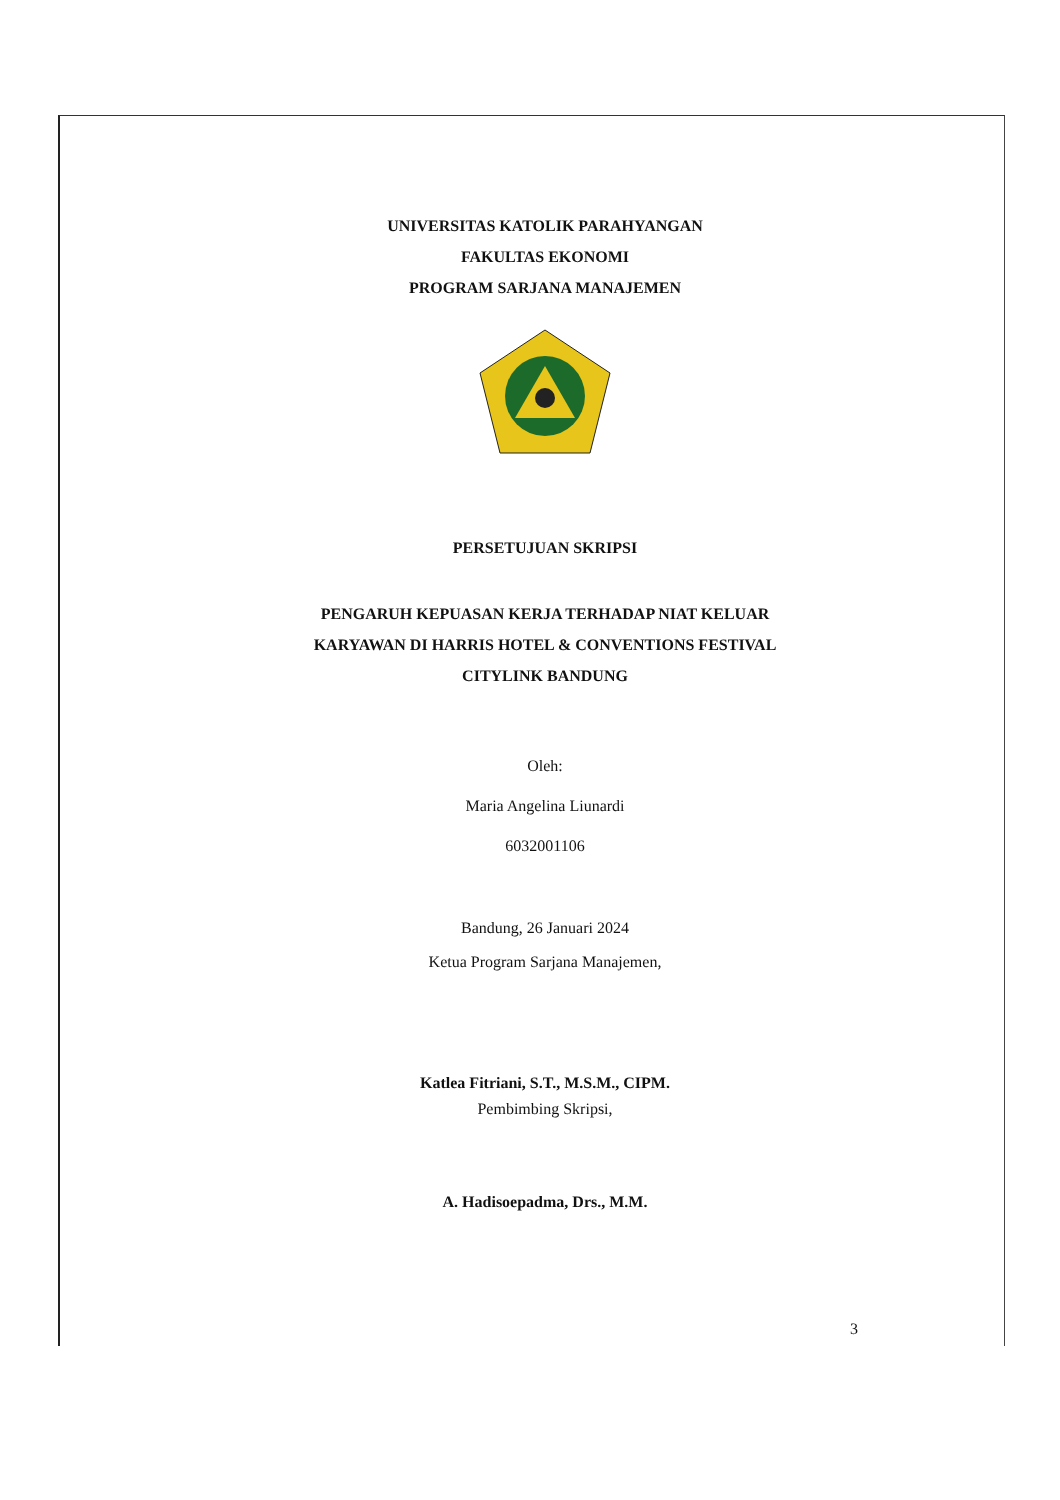UNIVERSITAS KATOLIK PARAHYANGAN
FAKULTAS EKONOMI
PROGRAM SARJANA MANAJEMEN
PERSETUJUAN SKRIPSI
PENGARUH KEPUASAN KERJA TERHADAP NIAT KELUAR
KARYAWAN DI HARRIS HOTEL & CONVENTIONS FESTIVAL
CITYLINK BANDUNG
Oleh:
Maria Angelina Liunardi
6032001106
Bandung, 26 Januari 2024
Ketua Program Sarjana Manajemen,
Katlea Fitriani, S.T., M.S.M., CIPM.
Pembimbing Skripsi,
A. Hadisoepadma, Drs., M.M.
3